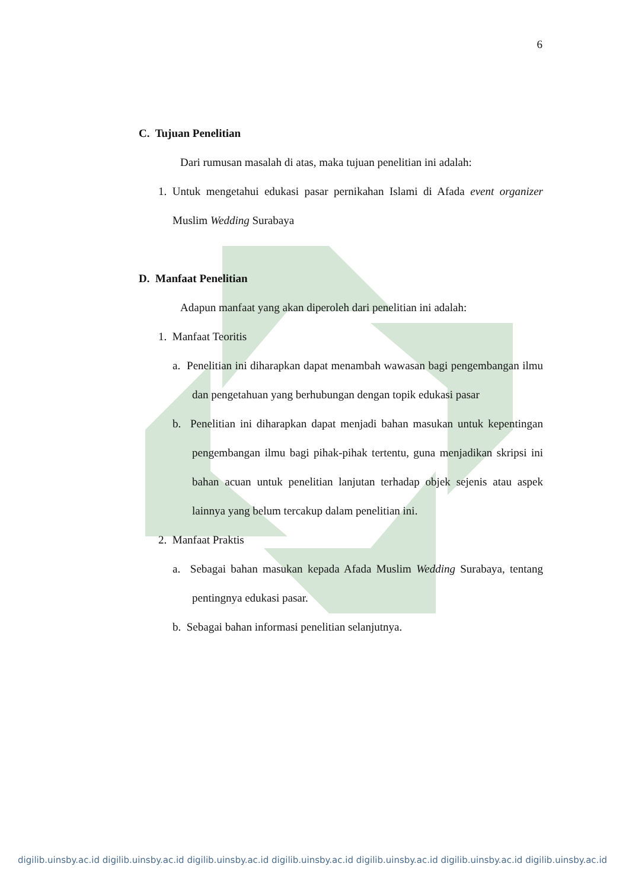6
C. Tujuan Penelitian
Dari rumusan masalah di atas, maka tujuan penelitian ini adalah:
1. Untuk mengetahui edukasi pasar pernikahan Islami di Afada event organizer Muslim Wedding Surabaya
D. Manfaat Penelitian
Adapun manfaat yang akan diperoleh dari penelitian ini adalah:
1. Manfaat Teoritis
a. Penelitian ini diharapkan dapat menambah wawasan bagi pengembangan ilmu dan pengetahuan yang berhubungan dengan topik edukasi pasar
b. Penelitian ini diharapkan dapat menjadi bahan masukan untuk kepentingan pengembangan ilmu bagi pihak-pihak tertentu, guna menjadikan skripsi ini bahan acuan untuk penelitian lanjutan terhadap objek sejenis atau aspek lainnya yang belum tercakup dalam penelitian ini.
2. Manfaat Praktis
a. Sebagai bahan masukan kepada Afada Muslim Wedding Surabaya, tentang pentingnya edukasi pasar.
b. Sebagai bahan informasi penelitian selanjutnya.
digilib.uinsby.ac.id digilib.uinsby.ac.id digilib.uinsby.ac.id digilib.uinsby.ac.id digilib.uinsby.ac.id digilib.uinsby.ac.id digilib.uinsby.ac.id